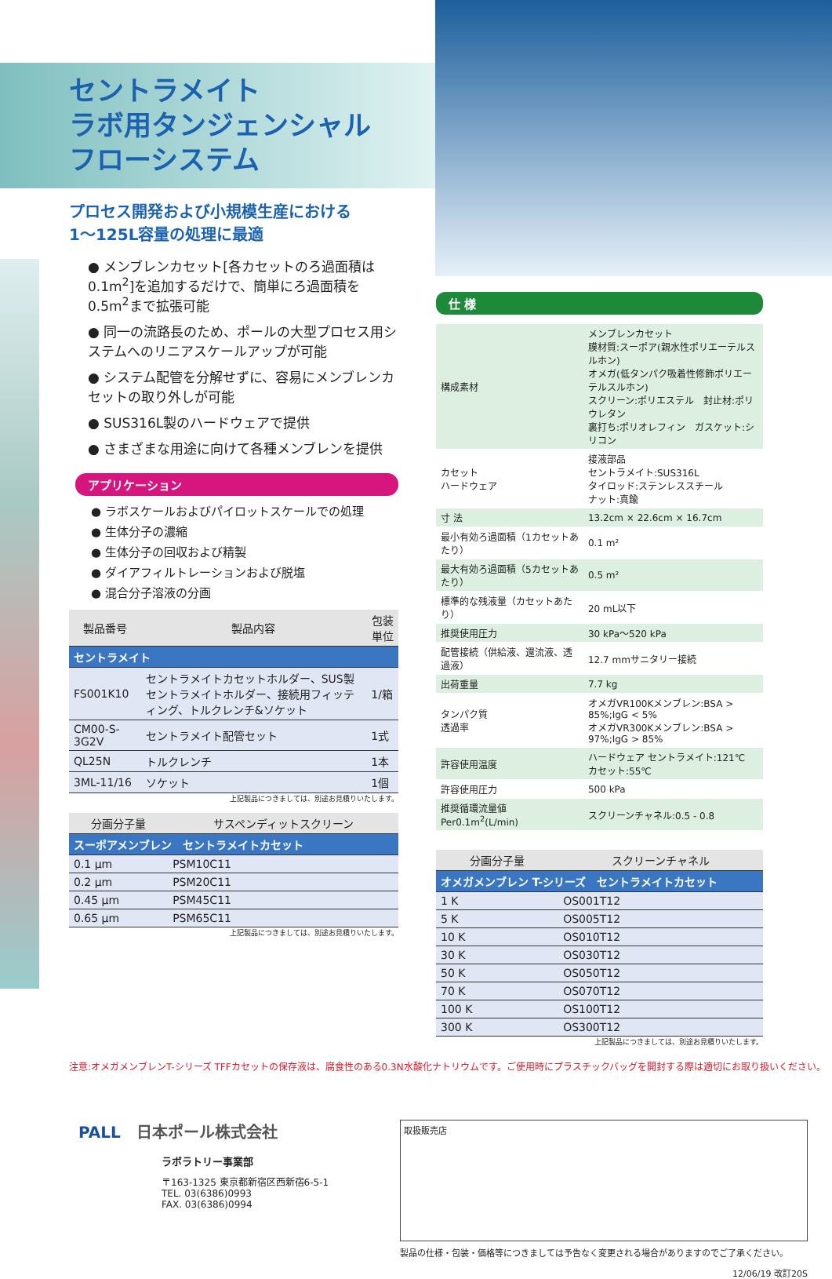セントラメイト
ラボ用タンジェンシャル
フローシステム
プロセス開発および小規模生産における
1～125L容量の処理に最適
● メンブレンカセット[各カセットのろ過面積は0.1m<sup>2</sup>]を追加するだけで、簡単にろ過面積を0.5m<sup>2</sup>まで拡張可能
● 同一の流路長のため、ポールの大型プロセス用システムへのリニアスケールアップが可能
● システム配管を分解せずに、容易にメンブレンカセットの取り外しが可能
● SUS316L製のハードウェアで提供
● さまざまな用途に向けて各種メンブレンを提供
アプリケーション
● ラボスケールおよびパイロットスケールでの処理
● 生体分子の濃縮
● 生体分子の回収および精製
● ダイアフィルトレーションおよび脱塩
● 混合分子溶液の分画
| 製品番号 | 製品内容 | 包装単位 |
| --- | --- | --- |
| セントラメイト | | |
| FS001K10 | セントラメイトカセットホルダー、SUS製セントラメイトホルダー、接続用フィッティング、トルクレンチ&ソケット | 1/箱 |
| CM00-S-3G2V | セントラメイト配管セット | 1式 |
| QL25N | トルクレンチ | 1本 |
| 3ML-11/16 | ソケット | 1個 |
上記製品につきましては、別途お見積りいたします。
| 分画分子量 | サスペンディットスクリーン |
| --- | --- |
| スーポアメンブレン セントラメイトカセット | |
| 0.1 μm | PSM10C11 |
| 0.2 μm | PSM20C11 |
| 0.45 μm | PSM45C11 |
| 0.65 μm | PSM65C11 |
上記製品につきましては、別途お見積りいたします。
仕 様
| 構成素材 | メンブレンカセット 膜材質:スーポア(親水性ポリエーテルスルホン) オメガ(低タンパク吸着性修飾ポリエーテルスルホン) スクリーン:ポリエステル 封止材:ポリウレタン 裏打ち:ポリオレフィン ガスケット:シリコン | |
| カセット ハードウェア | 接液部品 セントラメイト:SUS316L タイロッド:ステンレススチール ナット:真鍮 | |
| 寸 法 | 13.2cm × 22.6cm × 16.7cm | |
| 最小有効ろ過面積（1カセットあたり） | | 0.1 m² |
| 最大有効ろ過面積（5カセットあたり） | | 0.5 m² |
| 標準的な残液量（カセットあたり） | | 20 mL以下 |
| 推奨使用圧力 | | 30 kPa～520 kPa |
| 配管接続（供給液、還流液、透過液） | | 12.7 mmサニタリー接続 |
| 出荷重量 | 7.7 kg | |
| タンパク質 透過率 | オメガVR100Kメンブレン:BSA > 85%;IgG < 5% オメガVR300Kメンブレン:BSA > 97%;IgG > 85% | |
| 許容使用温度 | ハードウェア セントラメイト:121℃ カセット:55℃ | |
| 許容使用圧力 | 500 kPa | |
| 推奨循環流量値 Per0.1m<sup>2</sup>(L/min) | スクリーンチャネル:0.5 - 0.8 | |
| 分画分子量 | スクリーンチャネル |
| --- | --- |
| オメガメンブレン T-シリーズ セントラメイトカセット | |
| 1 K | OS001T12 |
| 5 K | OS005T12 |
| 10 K | OS010T12 |
| 30 K | OS030T12 |
| 50 K | OS050T12 |
| 70 K | OS070T12 |
| 100 K | OS100T12 |
| 300 K | OS300T12 |
上記製品につきましては、別途お見積りいたします。
注意:オメガメンブレンT-シリーズ TFFカセットの保存液は、腐食性のある0.3N水酸化ナトリウムです。ご使用時にプラスチックバッグを開封する際は適切にお取り扱いください。
PALL　日本ポール株式会社
ラボラトリー事業部
〒163-1325 東京都新宿区西新宿6-5-1
TEL. 03(6386)0993
FAX. 03(6386)0994
取扱販売店
製品の仕様・包装・価格等につきましては予告なく変更される場合がありますのでご了承ください。
12/06/19 改訂20S